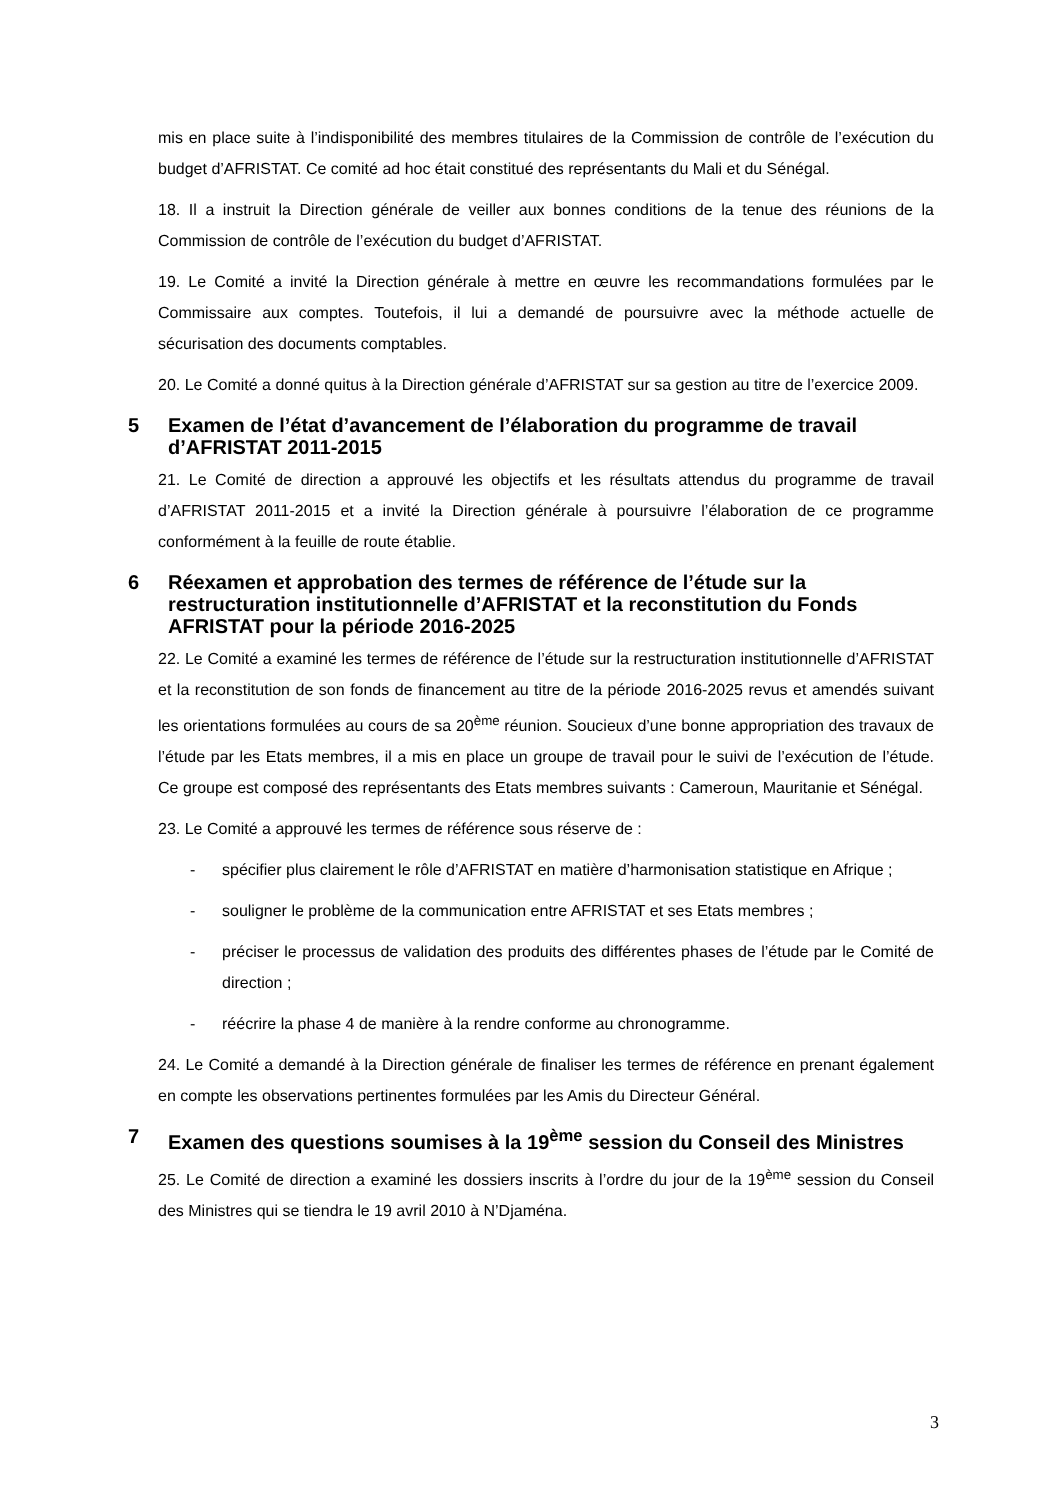mis en place suite à l’indisponibilité des membres titulaires de la Commission de contrôle de l’exécution du budget d’AFRISTAT. Ce comité ad hoc était constitué des représentants du Mali et du Sénégal.
18. Il a instruit la Direction générale de veiller aux bonnes conditions de la tenue des réunions de la Commission de contrôle de l’exécution du budget d’AFRISTAT.
19. Le Comité a invité la Direction générale à mettre en œuvre les recommandations formulées par le Commissaire aux comptes. Toutefois, il lui a demandé de poursuivre avec la méthode actuelle de sécurisation des documents comptables.
20. Le Comité a donné quitus à la Direction générale d’AFRISTAT sur sa gestion au titre de l’exercice 2009.
5 Examen de l’état d’avancement de l’élaboration du programme de travail d’AFRISTAT 2011-2015
21. Le Comité de direction a approuvé les objectifs et les résultats attendus du programme de travail d’AFRISTAT 2011-2015 et a invité la Direction générale à poursuivre l’élaboration de ce programme conformément à la feuille de route établie.
6 Réexamen et approbation des termes de référence de l’étude sur la restructuration institutionnelle d’AFRISTAT et la reconstitution du Fonds AFRISTAT pour la période 2016-2025
22. Le Comité a examiné les termes de référence de l’étude sur la restructuration institutionnelle d’AFRISTAT et la reconstitution de son fonds de financement au titre de la période 2016-2025 revus et amendés suivant les orientations formulées au cours de sa 20<sup>ème</sup> réunion. Soucieux d’une bonne appropriation des travaux de l’étude par les Etats membres, il a mis en place un groupe de travail pour le suivi de l’exécution de l’étude. Ce groupe est composé des représentants des Etats membres suivants : Cameroun, Mauritanie et Sénégal.
23. Le Comité a approuvé les termes de référence sous réserve de :
- spécifier plus clairement le rôle d’AFRISTAT en matière d’harmonisation statistique en Afrique ;
- souligner le problème de la communication entre AFRISTAT et ses Etats membres ;
- préciser le processus de validation des produits des différentes phases de l’étude par le Comité de direction ;
- réécrire la phase 4 de manière à la rendre conforme au chronogramme.
24. Le Comité a demandé à la Direction générale de finaliser les termes de référence en prenant également en compte les observations pertinentes formulées par les Amis du Directeur Général.
7 Examen des questions soumises à la 19<sup>ème</sup> session du Conseil des Ministres
25. Le Comité de direction a examiné les dossiers inscrits à l’ordre du jour de la 19<sup>ème</sup> session du Conseil des Ministres qui se tiendra le 19 avril 2010 à N’Djaména.
3